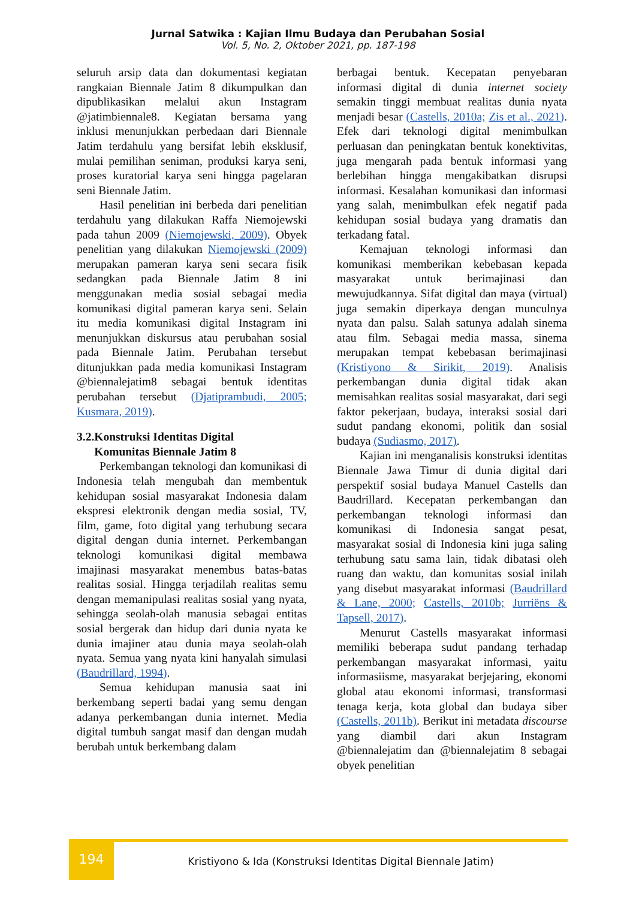Jurnal Satwika : Kajian Ilmu Budaya dan Perubahan Sosial
Vol. 5, No. 2, Oktober 2021, pp. 187-198
seluruh arsip data dan dokumentasi kegiatan rangkaian Biennale Jatim 8 dikumpulkan dan dipublikasikan melalui akun Instagram @jatimbiennale8. Kegiatan bersama yang inklusi menunjukkan perbedaan dari Biennale Jatim terdahulu yang bersifat lebih eksklusif, mulai pemilihan seniman, produksi karya seni, proses kuratorial karya seni hingga pagelaran seni Biennale Jatim.
Hasil penelitian ini berbeda dari penelitian terdahulu yang dilakukan Raffa Niemojewski pada tahun 2009 (Niemojewski, 2009). Obyek penelitian yang dilakukan Niemojewski (2009) merupakan pameran karya seni secara fisik sedangkan pada Biennale Jatim 8 ini menggunakan media sosial sebagai media komunikasi digital pameran karya seni. Selain itu media komunikasi digital Instagram ini menunjukkan diskursus atau perubahan sosial pada Biennale Jatim. Perubahan tersebut ditunjukkan pada media komunikasi Instagram @biennalejatim8 sebagai bentuk identitas perubahan tersebut (Djatiprambudi, 2005; Kusmara, 2019).
3.2.Konstruksi Identitas Digital
Komunitas Biennale Jatim 8
Perkembangan teknologi dan komunikasi di Indonesia telah mengubah dan membentuk kehidupan sosial masyarakat Indonesia dalam ekspresi elektronik dengan media sosial, TV, film, game, foto digital yang terhubung secara digital dengan dunia internet. Perkembangan teknologi komunikasi digital membawa imajinasi masyarakat menembus batas-batas realitas sosial. Hingga terjadilah realitas semu dengan memanipulasi realitas sosial yang nyata, sehingga seolah-olah manusia sebagai entitas sosial bergerak dan hidup dari dunia nyata ke dunia imajiner atau dunia maya seolah-olah nyata. Semua yang nyata kini hanyalah simulasi (Baudrillard, 1994).
Semua kehidupan manusia saat ini berkembang seperti badai yang semu dengan adanya perkembangan dunia internet. Media digital tumbuh sangat masif dan dengan mudah berubah untuk berkembang dalam
berbagai bentuk. Kecepatan penyebaran informasi digital di dunia internet society semakin tinggi membuat realitas dunia nyata menjadi besar (Castells, 2010a; Zis et al., 2021). Efek dari teknologi digital menimbulkan perluasan dan peningkatan bentuk konektivitas, juga mengarah pada bentuk informasi yang berlebihan hingga mengakibatkan disrupsi informasi. Kesalahan komunikasi dan informasi yang salah, menimbulkan efek negatif pada kehidupan sosial budaya yang dramatis dan terkadang fatal.
Kemajuan teknologi informasi dan komunikasi memberikan kebebasan kepada masyarakat untuk berimajinasi dan mewujudkannya. Sifat digital dan maya (virtual) juga semakin diperkaya dengan munculnya nyata dan palsu. Salah satunya adalah sinema atau film. Sebagai media massa, sinema merupakan tempat kebebasan berimajinasi (Kristiyono & Sirikit, 2019). Analisis perkembangan dunia digital tidak akan memisahkan realitas sosial masyarakat, dari segi faktor pekerjaan, budaya, interaksi sosial dari sudut pandang ekonomi, politik dan sosial budaya (Sudiasmo, 2017).
Kajian ini menganalisis konstruksi identitas Biennale Jawa Timur di dunia digital dari perspektif sosial budaya Manuel Castells dan Baudrillard. Kecepatan perkembangan dan perkembangan teknologi informasi dan komunikasi di Indonesia sangat pesat, masyarakat sosial di Indonesia kini juga saling terhubung satu sama lain, tidak dibatasi oleh ruang dan waktu, dan komunitas sosial inilah yang disebut masyarakat informasi (Baudrillard & Lane, 2000; Castells, 2010b; Jurriëns & Tapsell, 2017).
Menurut Castells masyarakat informasi memiliki beberapa sudut pandang terhadap perkembangan masyarakat informasi, yaitu informasiisme, masyarakat berjejaring, ekonomi global atau ekonomi informasi, transformasi tenaga kerja, kota global dan budaya siber (Castells, 2011b). Berikut ini metadata discourse yang diambil dari akun Instagram @biennalejatim dan @biennalejatim 8 sebagai obyek penelitian
194
Kristiyono & Ida (Konstruksi Identitas Digital Biennale Jatim)